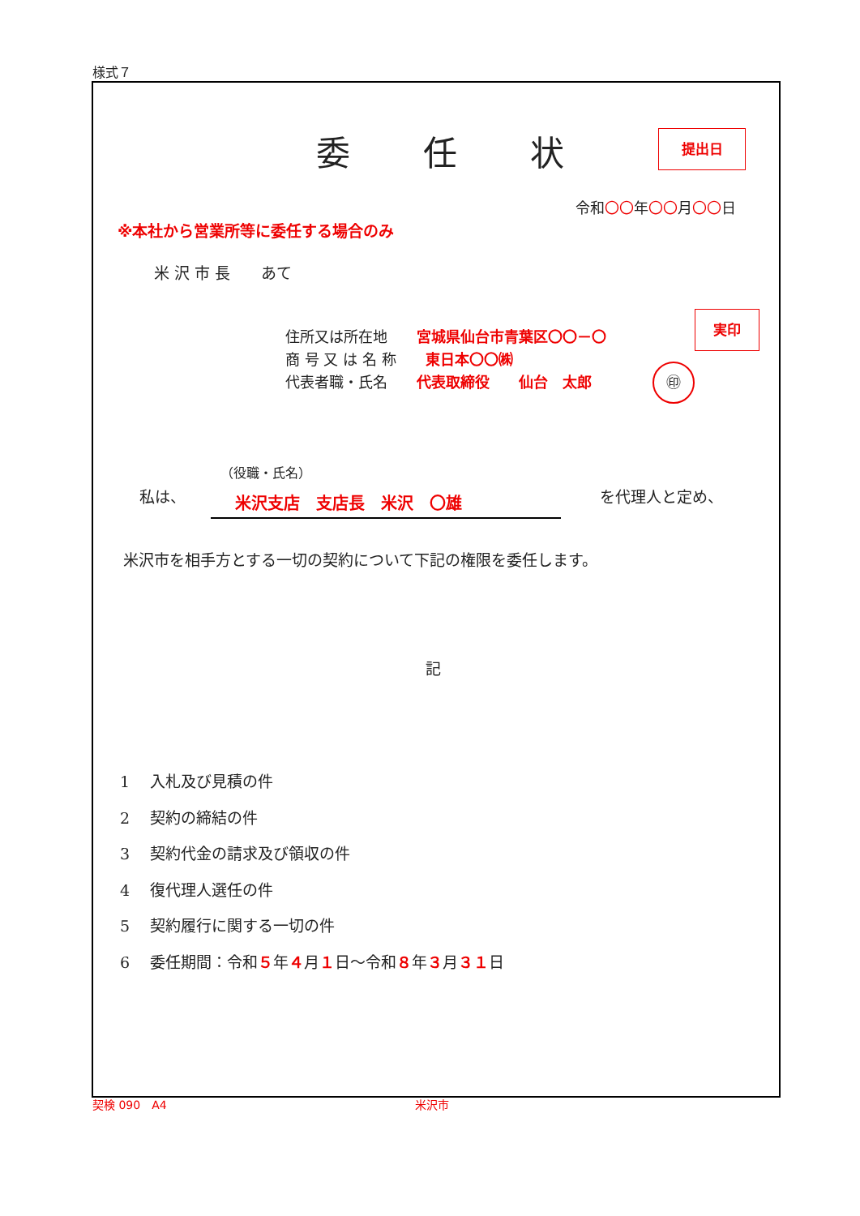様式７
提出日
実印
㊞
委任状
令和〇〇年〇〇月〇〇日
※本社から営業所等に委任する場合のみ
米 沢 市 長　　あて
住所又は所在地　　宮城県仙台市青葉区〇〇－〇
商 号 又 は 名 称　　東日本〇〇㈱
代表者職・氏名　　代表取締役　　仙台　太郎
（役職・氏名）
私は、 米沢支店　支店長　米沢　〇雄 を代理人と定め、
米沢市を相手方とする一切の契約について下記の権限を委任します。
記
1　 入札及び見積の件
2　 契約の締結の件
3　 契約代金の請求及び領収の件
4　 復代理人選任の件
5　 契約履行に関する一切の件
6　 委任期間：令和５年４月１日～令和８年３月３１日
契検 090　A4 米沢市